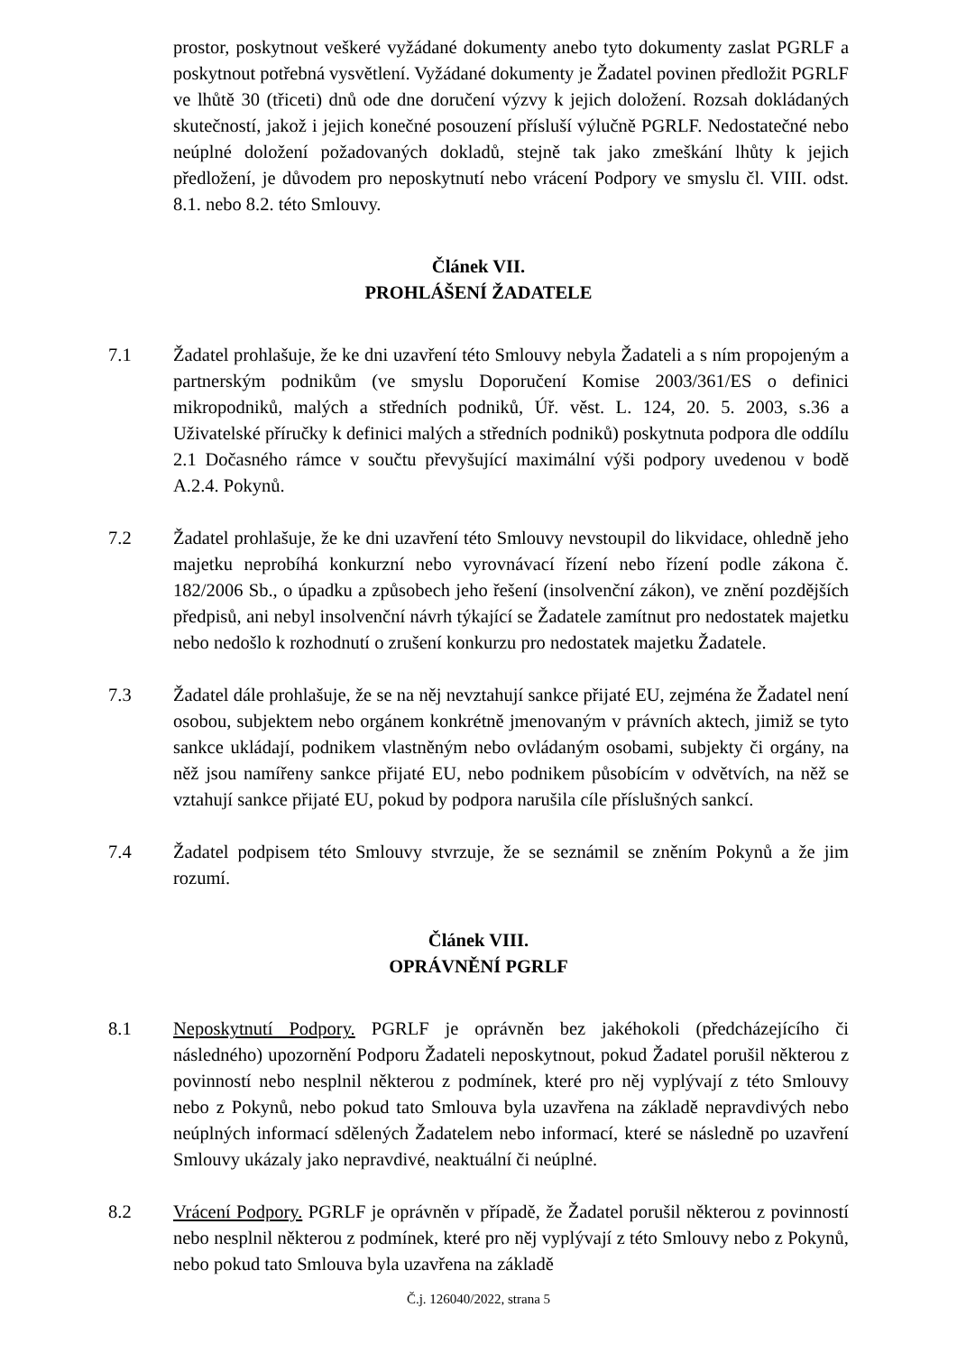prostor, poskytnout veškeré vyžádané dokumenty anebo tyto dokumenty zaslat PGRLF a poskytnout potřebná vysvětlení. Vyžádané dokumenty je Žadatel povinen předložit PGRLF ve lhůtě 30 (třiceti) dnů ode dne doručení výzvy k jejich doložení. Rozsah dokládaných skutečností, jakož i jejich konečné posouzení přísluší výlučně PGRLF. Nedostatečné nebo neúplné doložení požadovaných dokladů, stejně tak jako zmeškání lhůty k jejich předložení, je důvodem pro neposkytnutí nebo vrácení Podpory ve smyslu čl. VIII. odst. 8.1. nebo 8.2. této Smlouvy.
Článek VII.
PROHLÁŠENÍ ŽADATELE
7.1 Žadatel prohlašuje, že ke dni uzavření této Smlouvy nebyla Žadateli a s ním propojeným a partnerským podnikům (ve smyslu Doporučení Komise 2003/361/ES o definici mikropodniků, malých a středních podniků, Úř. věst. L. 124, 20. 5. 2003, s.36 a Uživatelské příručky k definici malých a středních podniků) poskytnuta podpora dle oddílu 2.1 Dočasného rámce v součtu převyšující maximální výši podpory uvedenou v bodě A.2.4. Pokynů.
7.2 Žadatel prohlašuje, že ke dni uzavření této Smlouvy nevstoupil do likvidace, ohledně jeho majetku neprobíhá konkurzní nebo vyrovnávací řízení nebo řízení podle zákona č. 182/2006 Sb., o úpadku a způsobech jeho řešení (insolvenční zákon), ve znění pozdějších předpisů, ani nebyl insolvenční návrh týkající se Žadatele zamítnut pro nedostatek majetku nebo nedošlo k rozhodnutí o zrušení konkurzu pro nedostatek majetku Žadatele.
7.3 Žadatel dále prohlašuje, že se na něj nevztahují sankce přijaté EU, zejména že Žadatel není osobou, subjektem nebo orgánem konkrétně jmenovaným v právních aktech, jimiž se tyto sankce ukládají, podnikem vlastněným nebo ovládaným osobami, subjekty či orgány, na něž jsou namířeny sankce přijaté EU, nebo podnikem působícím v odvětvích, na něž se vztahují sankce přijaté EU, pokud by podpora narušila cíle příslušných sankcí.
7.4 Žadatel podpisem této Smlouvy stvrzuje, že se seznámil se zněním Pokynů a že jim rozumí.
Článek VIII.
OPRÁVNĚNÍ PGRLF
8.1 Neposkytnutí Podpory. PGRLF je oprávněn bez jakéhokoli (předcházejícího či následného) upozornění Podporu Žadateli neposkytnout, pokud Žadatel porušil některou z povinností nebo nesplnil některou z podmínek, které pro něj vyplývají z této Smlouvy nebo z Pokynů, nebo pokud tato Smlouva byla uzavřena na základě nepravdivých nebo neúplných informací sdělených Žadatelem nebo informací, které se následně po uzavření Smlouvy ukázaly jako nepravdivé, neaktuální či neúplné.
8.2 Vrácení Podpory. PGRLF je oprávněn v případě, že Žadatel porušil některou z povinností nebo nesplnil některou z podmínek, které pro něj vyplývají z této Smlouvy nebo z Pokynů, nebo pokud tato Smlouva byla uzavřena na základě
Č.j. 126040/2022, strana 5